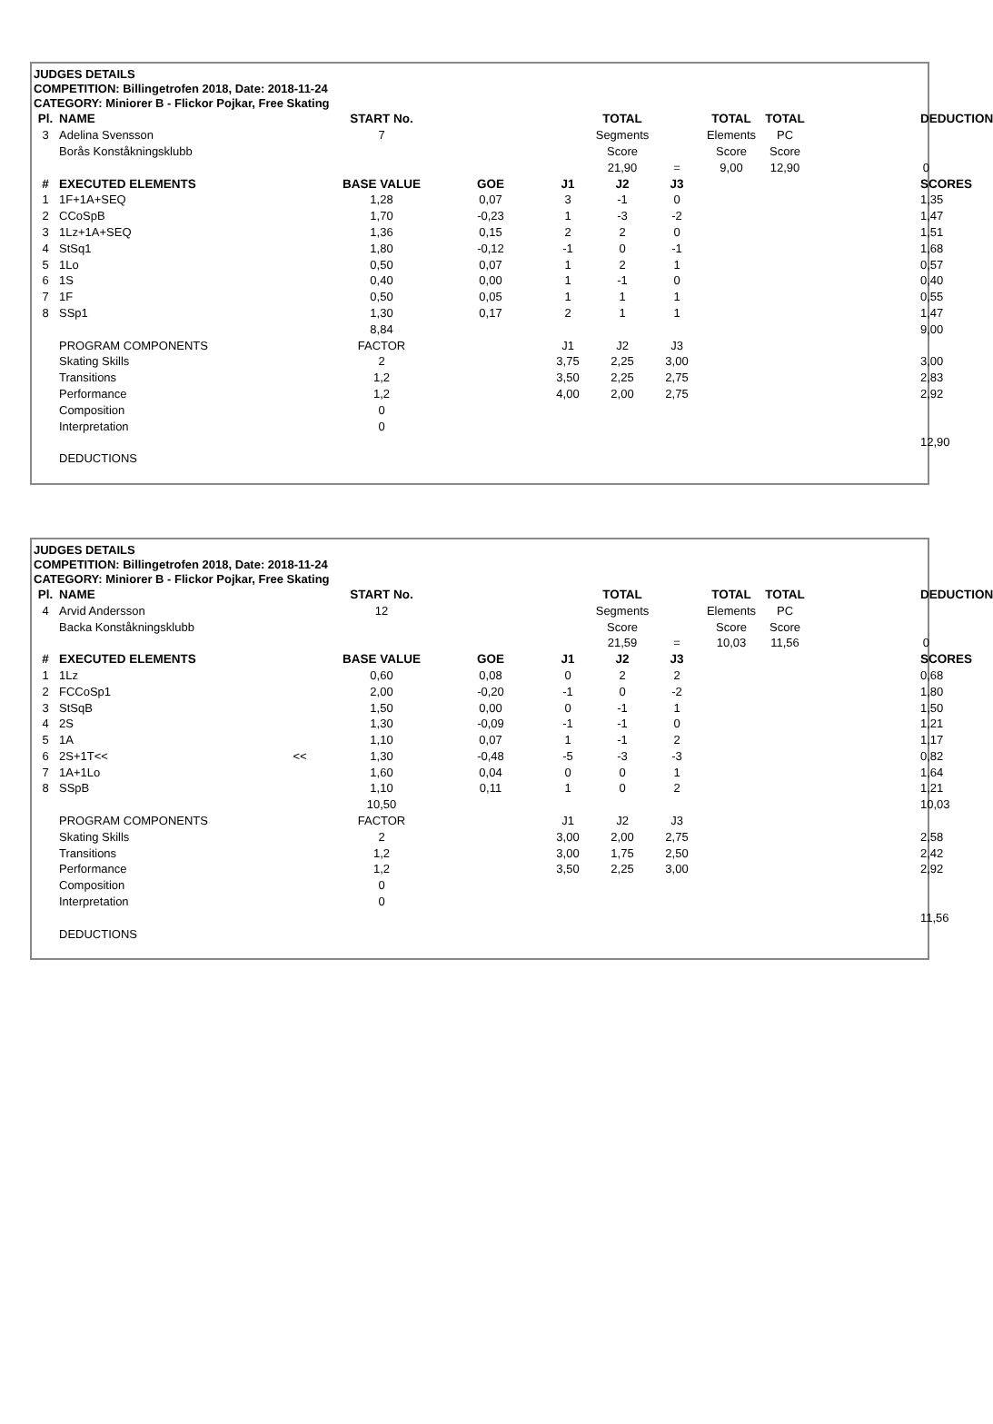JUDGES DETAILS
COMPETITION: Billingetrofen 2018, Date: 2018-11-24
CATEGORY: Miniorer B - Flickor Pojkar, Free Skating
| Pl. | NAME | | START No. | | | TOTAL | | TOTAL | TOTAL | | DEDUCTION |
| --- | --- | --- | --- | --- | --- | --- | --- | --- | --- | --- | --- |
| 3 | Adelina Svensson | | 7 | | | Segments | | Elements | PC | | |
| | Borås Konståkningsklubb | | | | | Score | | Score | Score | | |
| | | | | | | 21,90 | = | 9,00 | 12,90 | | 0 |
| # | EXECUTED ELEMENTS | | BASE VALUE | GOE | J1 | J2 | J3 | | | | SCORES |
| 1 | 1F+1A+SEQ | | 1,28 | 0,07 | 3 | -1 | 0 | | | | 1,35 |
| 2 | CCoSpB | | 1,70 | -0,23 | 1 | -3 | -2 | | | | 1,47 |
| 3 | 1Lz+1A+SEQ | | 1,36 | 0,15 | 2 | 2 | 0 | | | | 1,51 |
| 4 | StSq1 | | 1,80 | -0,12 | -1 | 0 | -1 | | | | 1,68 |
| 5 | 1Lo | | 0,50 | 0,07 | 1 | 2 | 1 | | | | 0,57 |
| 6 | 1S | | 0,40 | 0,00 | 1 | -1 | 0 | | | | 0,40 |
| 7 | 1F | | 0,50 | 0,05 | 1 | 1 | 1 | | | | 0,55 |
| 8 | SSp1 | | 1,30 | 0,17 | 2 | 1 | 1 | | | | 1,47 |
| | | | 8,84 | | | | | | | | 9,00 |
| | PROGRAM COMPONENTS | | FACTOR | | J1 | J2 | J3 | | | | |
| | Skating Skills | | 2 | | 3,75 | 2,25 | 3,00 | | | | 3,00 |
| | Transitions | | 1,2 | | 3,50 | 2,25 | 2,75 | | | | 2,83 |
| | Performance | | 1,2 | | 4,00 | 2,00 | 2,75 | | | | 2,92 |
| | Composition | | 0 | | | | | | | | |
| | Interpretation | | 0 | | | | | | | | |
| | | | | | | | | | | | 12,90 |
| | DEDUCTIONS | | | | | | | | | | |
JUDGES DETAILS
COMPETITION: Billingetrofen 2018, Date: 2018-11-24
CATEGORY: Miniorer B - Flickor Pojkar, Free Skating
| Pl. | NAME | | START No. | | | TOTAL | | TOTAL | TOTAL | | DEDUCTION |
| --- | --- | --- | --- | --- | --- | --- | --- | --- | --- | --- | --- |
| 4 | Arvid Andersson | | 12 | | | Segments | | Elements | PC | | |
| | Backa Konståkningsklubb | | | | | Score | | Score | Score | | |
| | | | | | | 21,59 | = | 10,03 | 11,56 | | 0 |
| # | EXECUTED ELEMENTS | | BASE VALUE | GOE | J1 | J2 | J3 | | | | SCORES |
| 1 | 1Lz | | 0,60 | 0,08 | 0 | 2 | 2 | | | | 0,68 |
| 2 | FCCoSp1 | | 2,00 | -0,20 | -1 | 0 | -2 | | | | 1,80 |
| 3 | StSqB | | 1,50 | 0,00 | 0 | -1 | 1 | | | | 1,50 |
| 4 | 2S | | 1,30 | -0,09 | -1 | -1 | 0 | | | | 1,21 |
| 5 | 1A | | 1,10 | 0,07 | 1 | -1 | 2 | | | | 1,17 |
| 6 | 2S+1T<< | << | 1,30 | -0,48 | -5 | -3 | -3 | | | | 0,82 |
| 7 | 1A+1Lo | | 1,60 | 0,04 | 0 | 0 | 1 | | | | 1,64 |
| 8 | SSpB | | 1,10 | 0,11 | 1 | 0 | 2 | | | | 1,21 |
| | | | 10,50 | | | | | | | | 10,03 |
| | PROGRAM COMPONENTS | | FACTOR | | J1 | J2 | J3 | | | | |
| | Skating Skills | | 2 | | 3,00 | 2,00 | 2,75 | | | | 2,58 |
| | Transitions | | 1,2 | | 3,00 | 1,75 | 2,50 | | | | 2,42 |
| | Performance | | 1,2 | | 3,50 | 2,25 | 3,00 | | | | 2,92 |
| | Composition | | 0 | | | | | | | | |
| | Interpretation | | 0 | | | | | | | | |
| | | | | | | | | | | | 11,56 |
| | DEDUCTIONS | | | | | | | | | | |